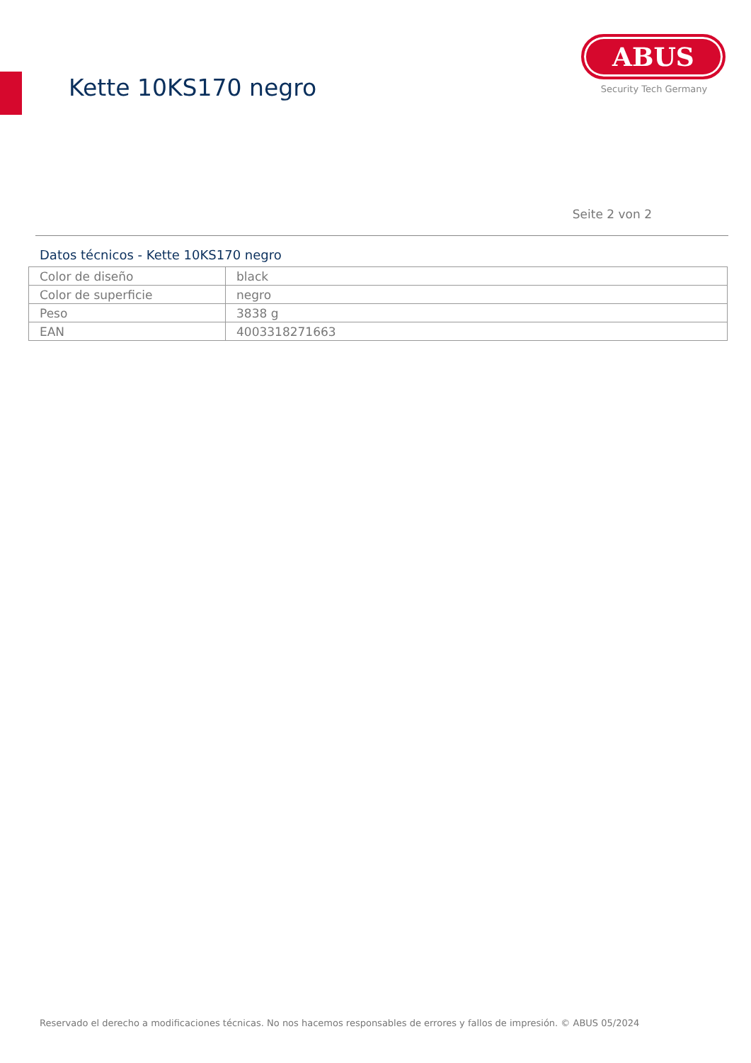Kette 10KS170 negro
ABUS
Security Tech Germany
Seite 2 von 2
Datos técnicos - Kette 10KS170 negro
| Color de diseño | black |
| Color de superficie | negro |
| Peso | 3838 g |
| EAN | 4003318271663 |
Reservado el derecho a modificaciones técnicas. No nos hacemos responsables de errores y fallos de impresión. © ABUS 05/2024